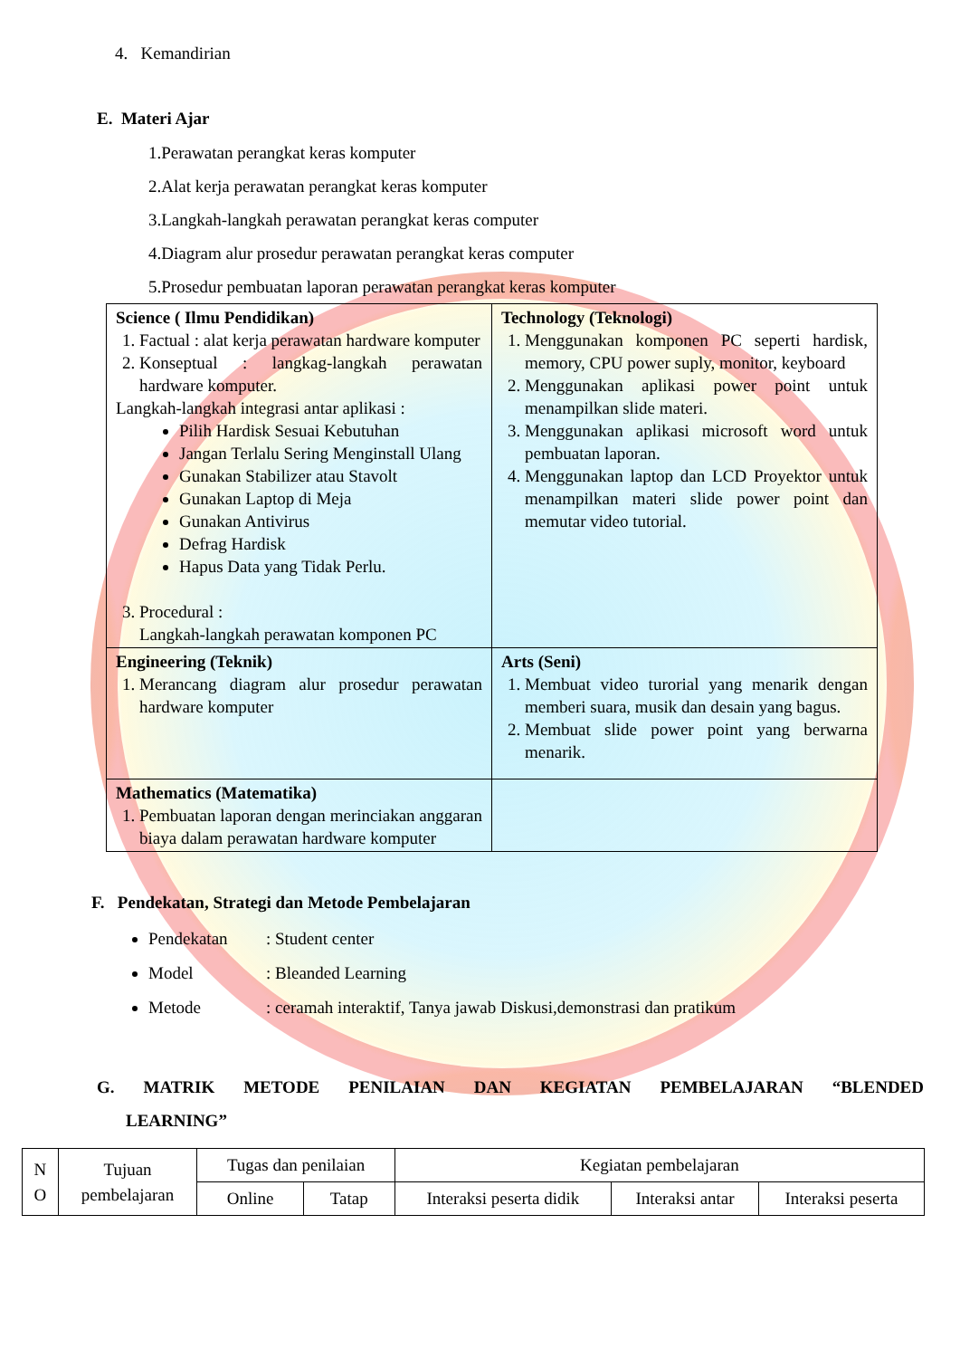4. Kemandirian
E. Materi Ajar
1.Perawatan perangkat keras komputer
2.Alat kerja perawatan perangkat keras komputer
3.Langkah-langkah perawatan perangkat keras computer
4.Diagram alur prosedur perawatan perangkat keras computer
5.Prosedur pembuatan laporan perawatan perangkat keras komputer
| Science ( Ilmu Pendidikan) 1. Factual : alat kerja perawatan hardware komputer 2. Konseptual : langkag-langkah perawatan hardware komputer. Langkah-langkah integrasi antar aplikasi : Pilih Hardisk Sesuai Kebutuhan Jangan Terlalu Sering Menginstall Ulang Gunakan Stabilizer atau Stavolt Gunakan Laptop di Meja Gunakan Antivirus Defrag Hardisk Hapus Data yang Tidak Perlu. 3. Procedural : Langkah-langkah perawatan komponen PC | Technology (Teknologi) 1. Menggunakan komponen PC seperti hardisk, memory, CPU power suply, monitor, keyboard 2. Menggunakan aplikasi power point untuk menampilkan slide materi. 3. Menggunakan aplikasi microsoft word untuk pembuatan laporan. 4. Menggunakan laptop dan LCD Proyektor untuk menampilkan materi slide power point dan memutar video tutorial. |
| Engineering (Teknik) 1. Merancang diagram alur prosedur perawatan hardware komputer | Arts (Seni) 1. Membuat video turorial yang menarik dengan memberi suara, musik dan desain yang bagus. 2. Membuat slide power point yang berwarna menarik. |
| Mathematics (Matematika) 1. Pembuatan laporan dengan merinciakan anggaran biaya dalam perawatan hardware komputer | |
F. Pendekatan, Strategi dan Metode Pembelajaran
Pendekatan: Student center
Model: Bleanded Learning
Metode: ceramah interaktif, Tanya jawab Diskusi,demonstrasi dan pratikum
G. MATRIK METODE PENILAIAN DAN KEGIATAN PEMBELAJARAN “BLENDED LEARNING”
| N O | Tujuan pembelajaran | Tugas dan penilaian | | Kegiatan pembelajaran | | |
| | | Online | Tatap | Interaksi peserta didik | Interaksi antar | Interaksi peserta |